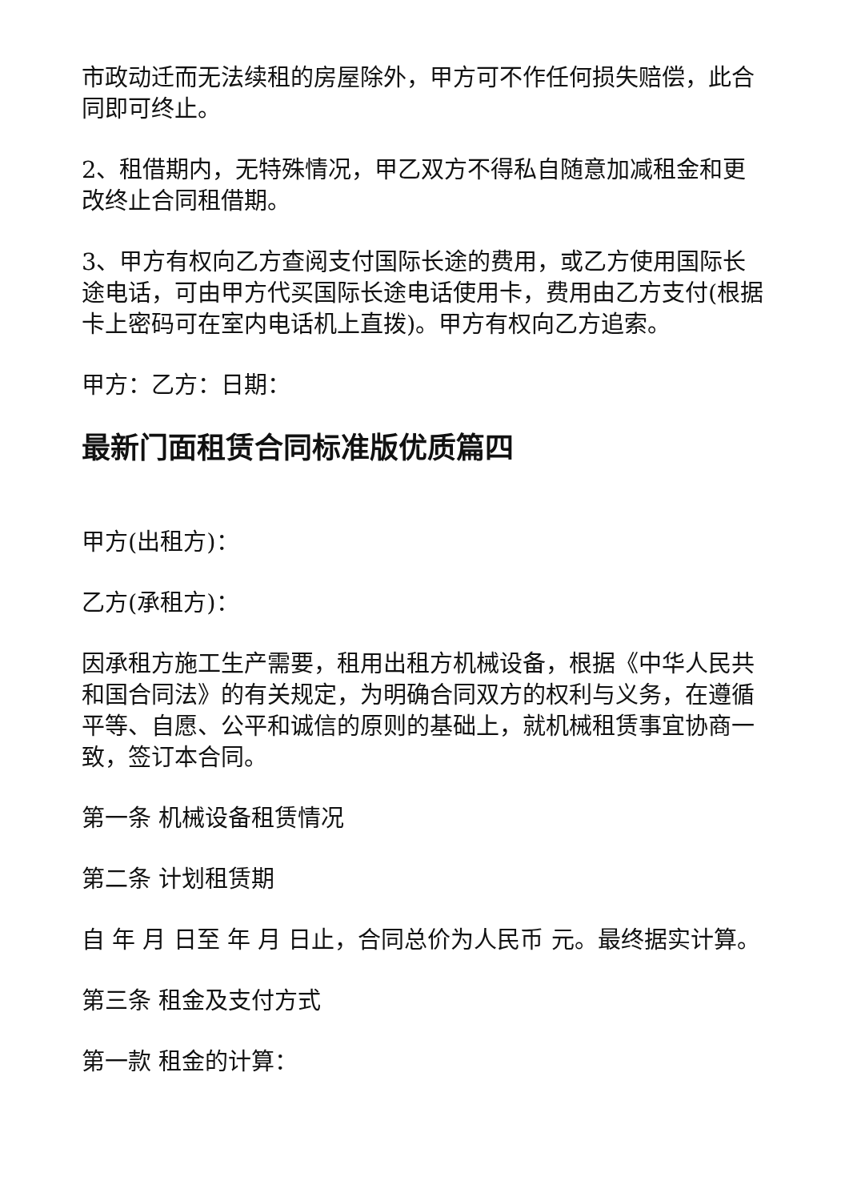市政动迁而无法续租的房屋除外，甲方可不作任何损失赔偿，此合同即可终止。
2、租借期内，无特殊情况，甲乙双方不得私自随意加减租金和更改终止合同租借期。
3、甲方有权向乙方查阅支付国际长途的费用，或乙方使用国际长途电话，可由甲方代买国际长途电话使用卡，费用由乙方支付(根据卡上密码可在室内电话机上直拨)。甲方有权向乙方追索。
甲方：乙方：日期：
最新门面租赁合同标准版优质篇四
甲方(出租方)：
乙方(承租方)：
因承租方施工生产需要，租用出租方机械设备，根据《中华人民共和国合同法》的有关规定，为明确合同双方的权利与义务，在遵循平等、自愿、公平和诚信的原则的基础上，就机械租赁事宜协商一致，签订本合同。
第一条 机械设备租赁情况
第二条 计划租赁期
自 年 月 日至 年 月 日止，合同总价为人民币 元。最终据实计算。
第三条 租金及支付方式
第一款 租金的计算：